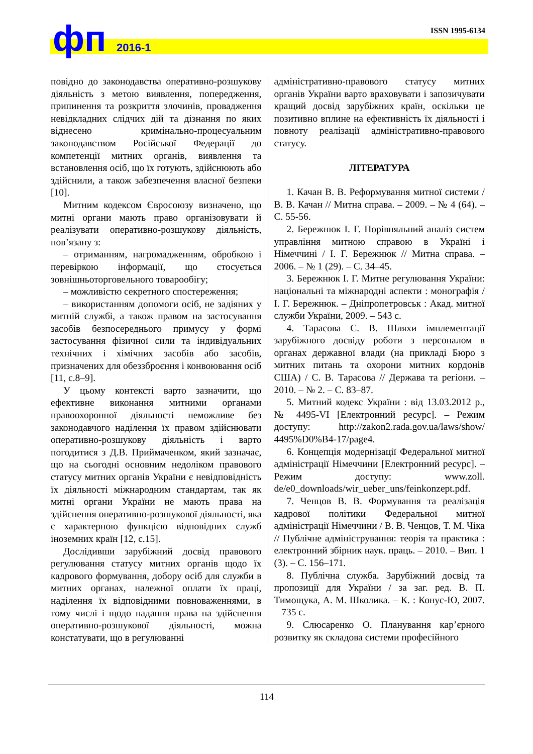фп 2016-1
ISSN 1995-6134
повідно до законодавства оперативно-розшукову діяльність з метою виявлення, попередження, припинення та розкриття злочинів, провадження невідкладних слідчих дій та дізнання по яких віднесено кримінально-процесуальним законодавством Російської Федерації до компетенції митних органів, виявлення та встановлення осіб, що їх готують, здійснюють або здійснили, а також забезпечення власної безпеки [10].
Митним кодексом Євросоюзу визначено, що митні органи мають право організовувати й реалізувати оперативно-розшукову діяльність, пов’язану з:
– отриманням, нагромадженням, обробкою і перевіркою інформації, що стосується зовнішньоторговельного товарообігу;
– можливістю секретного спостереження;
– використанням допомоги осіб, не задіяних у митній службі, а також правом на застосування засобів безпосереднього примусу у формі застосування фізичної сили та індивідуальних технічних і хімічних засобів або засобів, призначених для обеззброєння і конвоювання осіб [11, с.8–9].
У цьому контексті варто зазначити, що ефективне виконання митними органами правоохоронної діяльності неможливе без законодавчого наділення їх правом здійснювати оперативно-розшукову діяльність і варто погодитися з Д.В. Приймаченком, який зазначає, що на сьогодні основним недоліком правового статусу митних органів України є невідповідність їх діяльності міжнародним стандартам, так як митні органи України не мають права на здійснення оперативно-розшукової діяльності, яка є характерною функцією відповідних служб іноземних країн [12, с.15].
Дослідивши зарубіжний досвід правового регулювання статусу митних органів щодо їх кадрового формування, добору осіб для служби в митних органах, належної оплати їх праці, наділення їх відповідними повноваженнями, в тому числі і щодо надання права на здійснення оперативно-розшукової діяльності, можна констатувати, що в регулюванні
адміністративно-правового статусу митних органів України варто враховувати і запозичувати кращий досвід зарубіжних країн, оскільки це позитивно вплине на ефективність їх діяльності і повноту реалізації адміністративно-правового статусу.
ЛІТЕРАТУРА
1. Качан В. В. Реформування митної системи / В. В. Качан // Митна справа. – 2009. – № 4 (64). – С. 55-56.
2. Бережнюк І. Г. Порівняльний аналіз систем управління митною справою в Україні і Німеччині / І. Г. Бережнюк // Митна справа. – 2006. – № 1 (29). – С. 34–45.
3. Бережнюк І. Г. Митне регулювання України: національні та міжнародні аспекти : монографія / І. Г. Бережнюк. – Дніпропетровськ : Акад. митної служби України, 2009. – 543 с.
4. Тарасова С. В. Шляхи імплементації зарубіжного досвіду роботи з персоналом в органах державної влади (на прикладі Бюро з митних питань та охорони митних кордонів США) / С. В. Тарасова // Держава та регіони. – 2010. – № 2. – С. 83–87.
5. Митний кодекс України : від 13.03.2012 р., № 4495-VI [Електронний ресурс]. – Режим доступу: http://zakon2.rada.gov.ua/laws/show/ 4495%D0%B4-17/page4.
6. Концепція модернізації Федеральної митної адміністрації Німеччини [Електронний ресурс]. – Режим доступу: www.zoll. de/e0_downloads/wir_ueber_uns/feinkonzept.pdf.
7. Ченцов В. В. Формування та реалізація кадрової політики Федеральної митної адміністрації Німеччини / В. В. Ченцов, Т. М. Чіка // Публічне адміністрування: теорія та практика : електронний збірник наук. праць. – 2010. – Вип. 1 (3). – С. 156–171.
8. Публічна служба. Зарубіжний досвід та пропозиції для України / за заг. ред. В. П. Тимощука, А. М. Школика. – К. : Конус-Ю, 2007. – 735 с.
9. Слюсаренко О. Планування кар’єрного розвитку як складова системи професійного
114